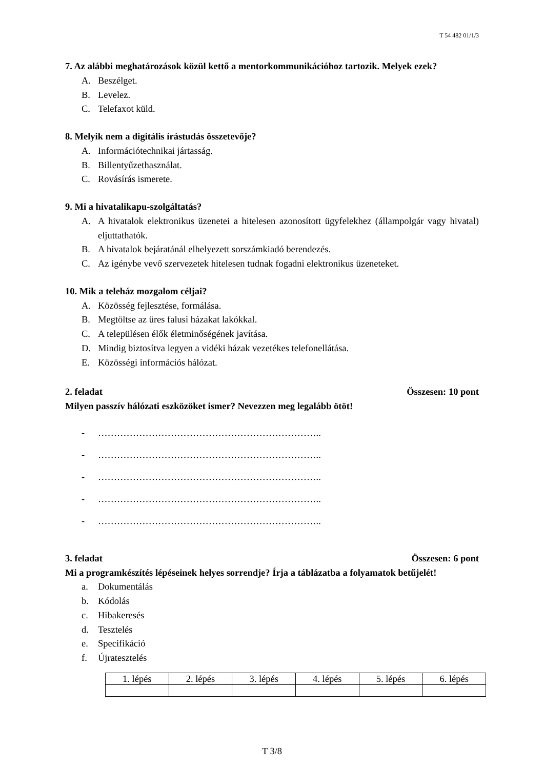T 54 482 01/1/3
7. Az alábbi meghatározások közül kettő a mentorkommunikációhoz tartozik. Melyek ezek?
A. Beszélget.
B. Levelez.
C. Telefaxot küld.
8. Melyik nem a digitális írástudás összetevője?
A. Információtechnikai jártasság.
B. Billentyűzethasználat.
C. Rovásírás ismerete.
9. Mi a hivatalikapu-szolgáltatás?
A. A hivatalok elektronikus üzenetei a hitelesen azonosított ügyfelekhez (állampolgár vagy hivatal) eljuttathatók.
B. A hivatalok bejáratánál elhelyezett sorszámkiadó berendezés.
C. Az igénybe vevő szervezetek hitelesen tudnak fogadni elektronikus üzeneteket.
10. Mik a teleház mozgalom céljai?
A. Közösség fejlesztése, formálása.
B. Megtöltse az üres falusi házakat lakókkal.
C. A településen élők életminőségének javítása.
D. Mindig biztosítva legyen a vidéki házak vezetékes telefonellátása.
E. Közösségi információs hálózat.
2. feladat Összesen: 10 pont
Milyen passzív hálózati eszközöket ismer? Nevezzen meg legalább ötöt!
- ……………………………………………………………..
- ……………………………………………………………..
- ……………………………………………………………..
- ……………………………………………………………..
- ……………………………………………………………..
3. feladat Összesen: 6 pont
Mi a programkészítés lépéseinek helyes sorrendje? Írja a táblázatba a folyamatok betűjelét!
a. Dokumentálás
b. Kódolás
c. Hibakeresés
d. Tesztelés
e. Specifikáció
f. Újratesztelés
| 1. lépés | 2. lépés | 3. lépés | 4. lépés | 5. lépés | 6. lépés |
T 3/8